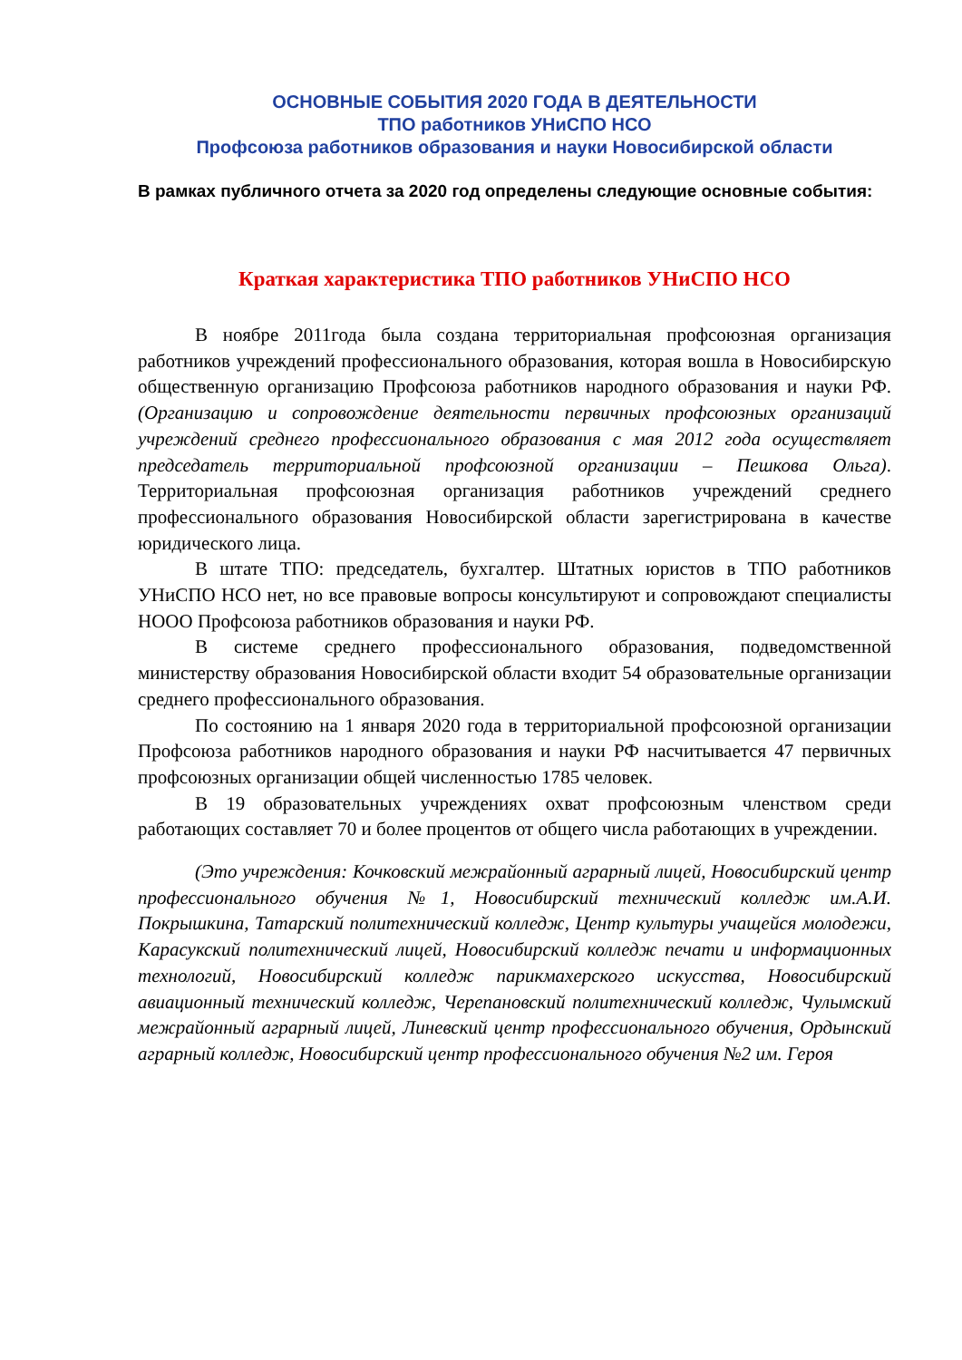ОСНОВНЫЕ СОБЫТИЯ 2020 ГОДА В ДЕЯТЕЛЬНОСТИ
ТПО работников УНиСПО НСО
Профсоюза работников образования и науки Новосибирской области
В рамках публичного отчета за 2020 год определены следующие основные события:
Краткая характеристика ТПО работников УНиСПО НСО
В ноябре 2011года была создана территориальная профсоюзная организация работников учреждений профессионального образования, которая вошла в Новосибирскую общественную организацию Профсоюза работников народного образования и науки РФ. (Организацию и сопровождение деятельности первичных профсоюзных организаций учреждений среднего профессионального образования с мая 2012 года осуществляет председатель территориальной профсоюзной организации – Пешкова Ольга). Территориальная профсоюзная организация работников учреждений среднего профессионального образования Новосибирской области зарегистрирована в качестве юридического лица.
В штате ТПО: председатель, бухгалтер. Штатных юристов в ТПО работников УНиСПО НСО нет, но все правовые вопросы консультируют и сопровождают специалисты НООО Профсоюза работников образования и науки РФ.
В системе среднего профессионального образования, подведомственной министерству образования Новосибирской области входит 54 образовательные организации среднего профессионального образования.
По состоянию на 1 января 2020 года в территориальной профсоюзной организации Профсоюза работников народного образования и науки РФ насчитывается 47 первичных профсоюзных организации общей численностью 1785 человек.
В 19 образовательных учреждениях охват профсоюзным членством среди работающих составляет 70 и более процентов от общего числа работающих в учреждении.
(Это учреждения: Кочковский межрайонный аграрный лицей, Новосибирский центр профессионального обучения №1, Новосибирский технический колледж им.А.И. Покрышкина, Татарский политехнический колледж, Центр культуры учащейся молодежи, Карасукский политехнический лицей, Новосибирский колледж печати и информационных технологий, Новосибирский колледж парикмахерского искусства, Новосибирский авиационный технический колледж, Черепановский политехнический колледж, Чулымский межрайонный аграрный лицей, Линевский центр профессионального обучения, Ордынский аграрный колледж, Новосибирский центр профессионального обучения №2 им. Героя